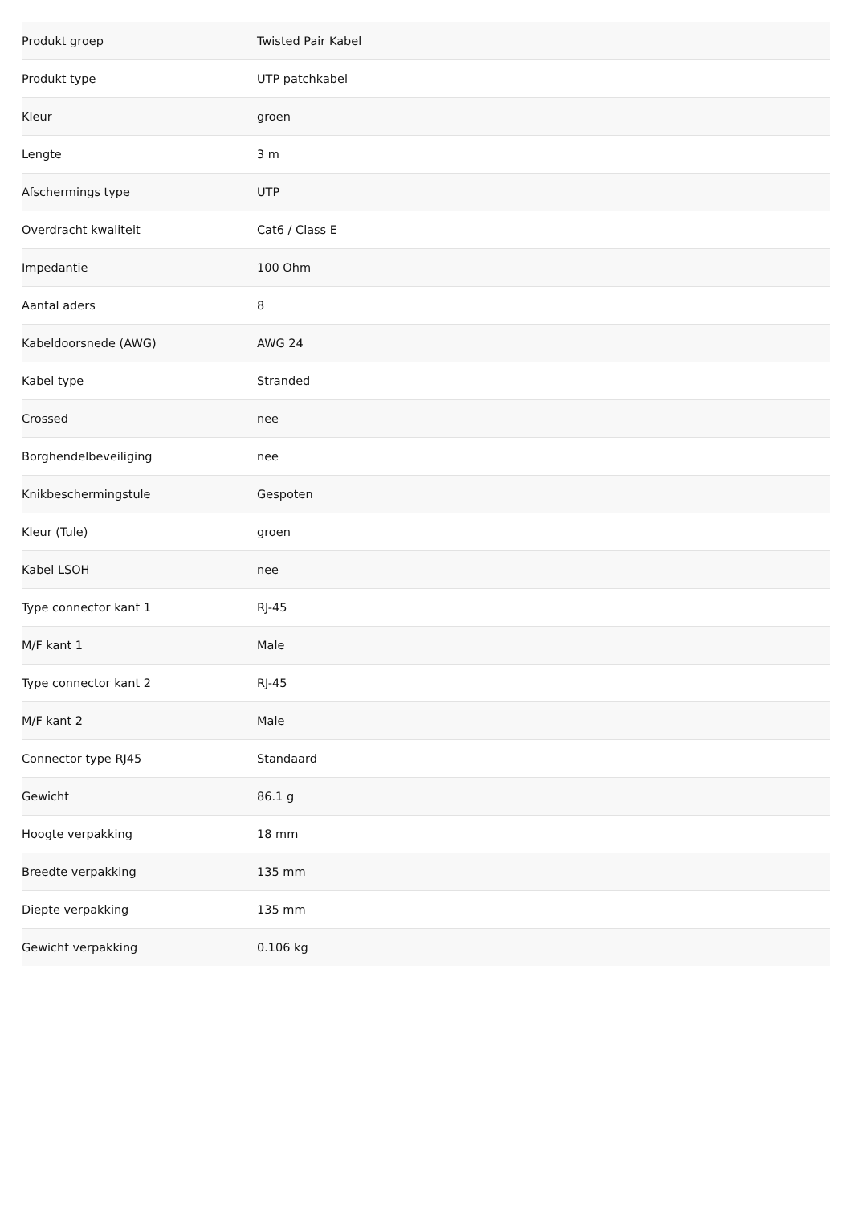| Produkt groep | Twisted Pair Kabel |
| Produkt type | UTP patchkabel |
| Kleur | groen |
| Lengte | 3 m |
| Afschermings type | UTP |
| Overdracht kwaliteit | Cat6 / Class E |
| Impedantie | 100 Ohm |
| Aantal aders | 8 |
| Kabeldoorsnede (AWG) | AWG 24 |
| Kabel type | Stranded |
| Crossed | nee |
| Borghendelbeveiliging | nee |
| Knikbeschermingstule | Gespoten |
| Kleur (Tule) | groen |
| Kabel LSOH | nee |
| Type connector kant 1 | RJ-45 |
| M/F kant 1 | Male |
| Type connector kant 2 | RJ-45 |
| M/F kant 2 | Male |
| Connector type RJ45 | Standaard |
| Gewicht | 86.1 g |
| Hoogte verpakking | 18 mm |
| Breedte verpakking | 135 mm |
| Diepte verpakking | 135 mm |
| Gewicht verpakking | 0.106 kg |